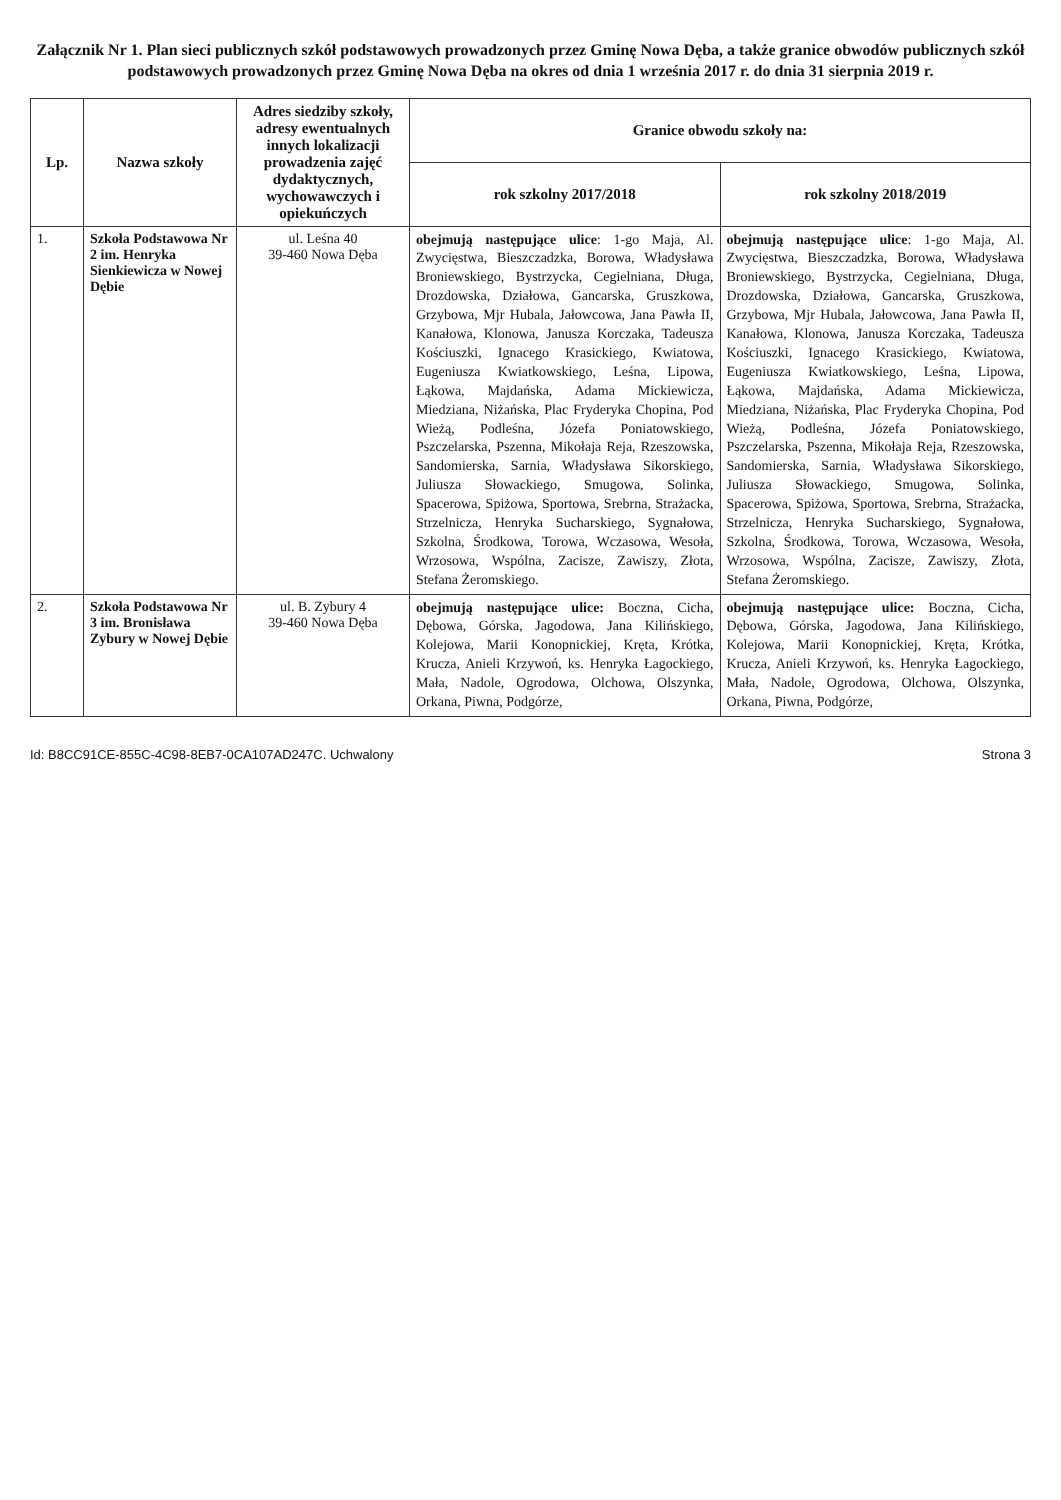Załącznik Nr 1. Plan sieci publicznych szkół podstawowych prowadzonych przez Gminę Nowa Dęba, a także granice obwodów publicznych szkół podstawowych prowadzonych przez Gminę Nowa Dęba na okres od dnia 1 września 2017 r. do dnia 31 sierpnia 2019 r.
| Lp. | Nazwa szkoły | Adres siedziby szkoły, adresy ewentualnych innych lokalizacji prowadzenia zajęć dydaktycznych, wychowawczych i opiekuńczych | Granice obwodu szkoły na: | |
| --- | --- | --- | --- | --- |
| | | | rok szkolny 2017/2018 | rok szkolny 2018/2019 |
| 1. | Szkoła Podstawowa Nr 2 im. Henryka Sienkiewicza w Nowej Dębie | ul. Leśna 40 39-460 Nowa Dęba | obejmują następujące ulice : 1-go Maja, Al. Zwycięstwa, Bieszczadzka, Borowa, Władysława Broniewskiego, Bystrzycka, Cegielniana, Długa, Drozdowska, Działowa, Gancarska, Gruszkowa, Grzybowa, Mjr Hubala, Jałowcowa, Jana Pawła II, Kanałowa, Klonowa, Janusza Korczaka, Tadeusza Kościuszki, Ignacego Krasickiego, Kwiatowa, Eugeniusza Kwiatkowskiego, Leśna, Lipowa, Łąkowa, Majdańska, Adama Mickiewicza, Miedziana, Niżańska, Plac Fryderyka Chopina, Pod Wieżą, Podleśna, Józefa Poniatowskiego, Pszczelarska, Pszenna, Mikołaja Reja, Rzeszowska, Sandomierska, Sarnia, Władysława Sikorskiego, Juliusza Słowackiego, Smugowa, Solinka, Spacerowa, Spiżowa, Sportowa, Srebrna, Strażacka, Strzelnicza, Henryka Sucharskiego, Sygnałowa, Szkolna, Środkowa, Torowa, Wczasowa, Wesoła, Wrzosowa, Wspólna, Zacisze, Zawiszy, Złota, Stefana Żeromskiego. | obejmują następujące ulice : 1-go Maja, Al. Zwycięstwa, Bieszczadzka, Borowa, Władysława Broniewskiego, Bystrzycka, Cegielniana, Długa, Drozdowska, Działowa, Gancarska, Gruszkowa, Grzybowa, Mjr Hubala, Jałowcowa, Jana Pawła II, Kanałowa, Klonowa, Janusza Korczaka, Tadeusza Kościuszki, Ignacego Krasickiego, Kwiatowa, Eugeniusza Kwiatkowskiego, Leśna, Lipowa, Łąkowa, Majdańska, Adama Mickiewicza, Miedziana, Niżańska, Plac Fryderyka Chopina, Pod Wieżą, Podleśna, Józefa Poniatowskiego, Pszczelarska, Pszenna, Mikołaja Reja, Rzeszowska, Sandomierska, Sarnia, Władysława Sikorskiego, Juliusza Słowackiego, Smugowa, Solinka, Spacerowa, Spiżowa, Sportowa, Srebrna, Strażacka, Strzelnicza, Henryka Sucharskiego, Sygnałowa, Szkolna, Środkowa, Torowa, Wczasowa, Wesoła, Wrzosowa, Wspólna, Zacisze, Zawiszy, Złota, Stefana Żeromskiego. |
| 2. | Szkoła Podstawowa Nr 3 im. Bronisława Zybury w Nowej Dębie | ul. B. Zybury 4 39-460 Nowa Dęba | obejmują następujące ulice: Boczna, Cicha, Dębowa, Górska, Jagodowa, Jana Kilińskiego, Kolejowa, Marii Konopnickiej, Kręta, Krótka, Krucza, Anieli Krzywoń, ks. Henryka Łagockiego, Mała, Nadole, Ogrodowa, Olchowa, Olszynka, Orkana, Piwna, Podgórze, | obejmują następujące ulice: Boczna, Cicha, Dębowa, Górska, Jagodowa, Jana Kilińskiego, Kolejowa, Marii Konopnickiej, Kręta, Krótka, Krucza, Anieli Krzywoń, ks. Henryka Łagockiego, Mała, Nadole, Ogrodowa, Olchowa, Olszynka, Orkana, Piwna, Podgórze, |
Id: B8CC91CE-855C-4C98-8EB7-0CA107AD247C. Uchwalony Strona 3